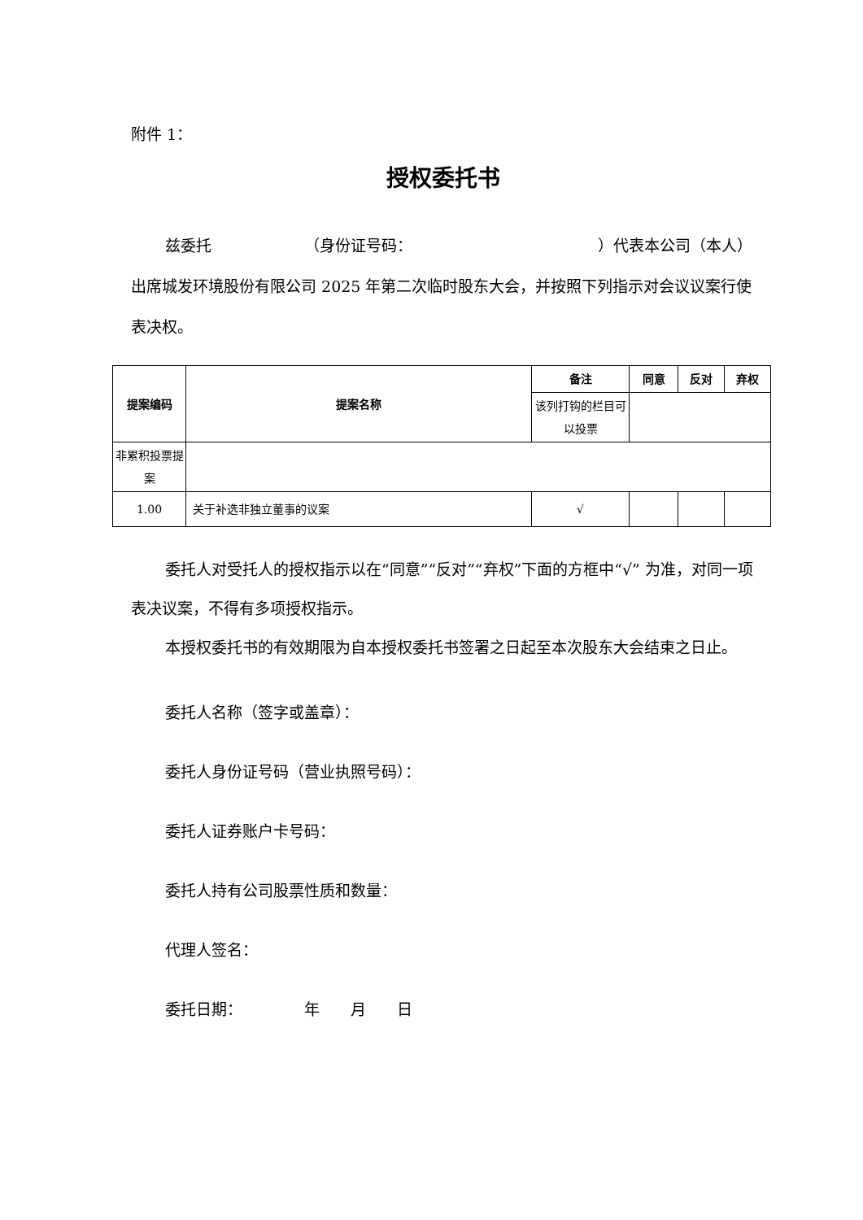附件 1：
授权委托书
兹委托      （身份证号码：            ）代表本公司（本人）出席城发环境股份有限公司 2025 年第二次临时股东大会，并按照下列指示对会议议案行使表决权。
| 提案编码 | 提案名称 | 备注 | 同意 | 反对 | 弃权 |
| --- | --- | --- | --- | --- | --- |
| | | 该列打钩的栏目可以投票 | | | |
| 非累积投票提案 | | | | | |
| 1.00 | 关于补选非独立董事的议案 | √ | | | |
委托人对受托人的授权指示以在“同意”“反对”“弃权”下面的方框中“√” 为准，对同一项表决议案，不得有多项授权指示。
本授权委托书的有效期限为自本授权委托书签署之日起至本次股东大会结束之日止。
委托人名称（签字或盖章）：
委托人身份证号码（营业执照号码）：
委托人证券账户卡号码：
委托人持有公司股票性质和数量：
代理人签名：
委托日期：    年  月  日